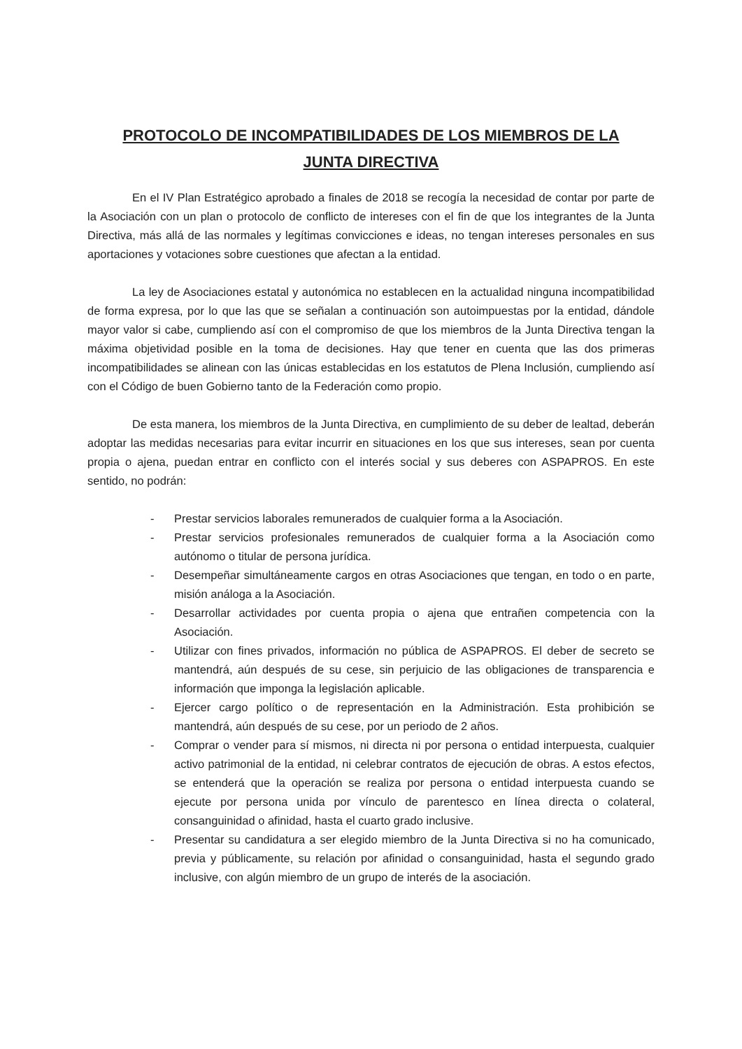PROTOCOLO DE INCOMPATIBILIDADES DE LOS MIEMBROS DE LA JUNTA DIRECTIVA
En el IV Plan Estratégico aprobado a finales de 2018 se recogía la necesidad de contar por parte de la Asociación con un plan o protocolo de conflicto de intereses con el fin de que los integrantes de la Junta Directiva, más allá de las normales y legítimas convicciones e ideas, no tengan intereses personales en sus aportaciones y votaciones sobre cuestiones que afectan a la entidad.
La ley de Asociaciones estatal y autonómica no establecen en la actualidad ninguna incompatibilidad de forma expresa, por lo que las que se señalan a continuación son autoimpuestas por la entidad, dándole mayor valor si cabe, cumpliendo así con el compromiso de que los miembros de la Junta Directiva tengan la máxima objetividad posible en la toma de decisiones. Hay que tener en cuenta que las dos primeras incompatibilidades se alinean con las únicas establecidas en los estatutos de Plena Inclusión, cumpliendo así con el Código de buen Gobierno tanto de la Federación como propio.
De esta manera, los miembros de la Junta Directiva, en cumplimiento de su deber de lealtad, deberán adoptar las medidas necesarias para evitar incurrir en situaciones en los que sus intereses, sean por cuenta propia o ajena, puedan entrar en conflicto con el interés social y sus deberes con ASPAPROS. En este sentido, no podrán:
- Prestar servicios laborales remunerados de cualquier forma a la Asociación.
- Prestar servicios profesionales remunerados de cualquier forma a la Asociación como autónomo o titular de persona jurídica.
- Desempeñar simultáneamente cargos en otras Asociaciones que tengan, en todo o en parte, misión análoga a la Asociación.
- Desarrollar actividades por cuenta propia o ajena que entrañen competencia con la Asociación.
- Utilizar con fines privados, información no pública de ASPAPROS. El deber de secreto se mantendrá, aún después de su cese, sin perjuicio de las obligaciones de transparencia e información que imponga la legislación aplicable.
- Ejercer cargo político o de representación en la Administración. Esta prohibición se mantendrá, aún después de su cese, por un periodo de 2 años.
- Comprar o vender para sí mismos, ni directa ni por persona o entidad interpuesta, cualquier activo patrimonial de la entidad, ni celebrar contratos de ejecución de obras. A estos efectos, se entenderá que la operación se realiza por persona o entidad interpuesta cuando se ejecute por persona unida por vínculo de parentesco en línea directa o colateral, consanguinidad o afinidad, hasta el cuarto grado inclusive.
- Presentar su candidatura a ser elegido miembro de la Junta Directiva si no ha comunicado, previa y públicamente, su relación por afinidad o consanguinidad, hasta el segundo grado inclusive, con algún miembro de un grupo de interés de la asociación.